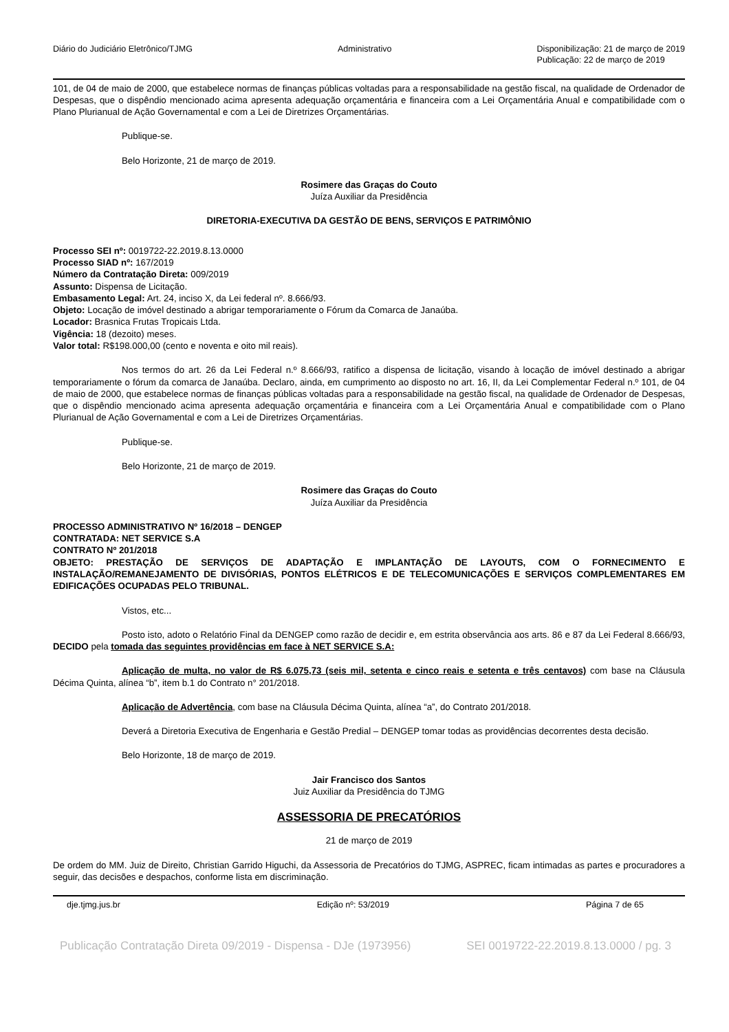Diário do Judiciário Eletrônico/TJMG Administrativo Disponibilização: 21 de março de 2019
Publicação: 22 de março de 2019
101, de 04 de maio de 2000, que estabelece normas de finanças públicas voltadas para a responsabilidade na gestão fiscal, na qualidade de Ordenador de Despesas, que o dispêndio mencionado acima apresenta adequação orçamentária e financeira com a Lei Orçamentária Anual e compatibilidade com o Plano Plurianual de Ação Governamental e com a Lei de Diretrizes Orçamentárias.
Publique-se.
Belo Horizonte, 21 de março de 2019.
Rosimere das Graças do Couto
Juíza Auxiliar da Presidência
DIRETORIA-EXECUTIVA DA GESTÃO DE BENS, SERVIÇOS E PATRIMÔNIO
Processo SEI nº: 0019722-22.2019.8.13.0000
Processo SIAD nº: 167/2019
Número da Contratação Direta: 009/2019
Assunto: Dispensa de Licitação.
Embasamento Legal: Art. 24, inciso X, da Lei federal nº. 8.666/93.
Objeto: Locação de imóvel destinado a abrigar temporariamente o Fórum da Comarca de Janaúba.
Locador: Brasnica Frutas Tropicais Ltda.
Vigência: 18 (dezoito) meses.
Valor total: R$198.000,00 (cento e noventa e oito mil reais).
Nos termos do art. 26 da Lei Federal n.º 8.666/93, ratifico a dispensa de licitação, visando à locação de imóvel destinado a abrigar temporariamente o fórum da comarca de Janaúba. Declaro, ainda, em cumprimento ao disposto no art. 16, II, da Lei Complementar Federal n.º 101, de 04 de maio de 2000, que estabelece normas de finanças públicas voltadas para a responsabilidade na gestão fiscal, na qualidade de Ordenador de Despesas, que o dispêndio mencionado acima apresenta adequação orçamentária e financeira com a Lei Orçamentária Anual e compatibilidade com o Plano Plurianual de Ação Governamental e com a Lei de Diretrizes Orçamentárias.
Publique-se.
Belo Horizonte, 21 de março de 2019.
Rosimere das Graças do Couto
Juíza Auxiliar da Presidência
PROCESSO ADMINISTRATIVO Nº 16/2018 – DENGEP
CONTRATADA: NET SERVICE S.A
CONTRATO Nº 201/2018
OBJETO: PRESTAÇÃO DE SERVIÇOS DE ADAPTAÇÃO E IMPLANTAÇÃO DE LAYOUTS, COM O FORNECIMENTO E INSTALAÇÃO/REMANEJAMENTO DE DIVISÓRIAS, PONTOS ELÉTRICOS E DE TELECOMUNICAÇÕES E SERVIÇOS COMPLEMENTARES EM EDIFICAÇÕES OCUPADAS PELO TRIBUNAL.
Vistos, etc...
Posto isto, adoto o Relatório Final da DENGEP como razão de decidir e, em estrita observância aos arts. 86 e 87 da Lei Federal 8.666/93, DECIDO pela tomada das seguintes providências em face à NET SERVICE S.A:
Aplicação de multa, no valor de R$ 6.075,73 (seis mil, setenta e cinco reais e setenta e três centavos) com base na Cláusula Décima Quinta, alínea “b”, item b.1 do Contrato n° 201/2018.
Aplicação de Advertência, com base na Cláusula Décima Quinta, alínea “a”, do Contrato 201/2018.
Deverá a Diretoria Executiva de Engenharia e Gestão Predial – DENGEP tomar todas as providências decorrentes desta decisão.
Belo Horizonte, 18 de março de 2019.
Jair Francisco dos Santos
Juiz Auxiliar da Presidência do TJMG
ASSESSORIA DE PRECATÓRIOS
21 de março de 2019
De ordem do MM. Juiz de Direito, Christian Garrido Higuchi, da Assessoria de Precatórios do TJMG, ASPREC, ficam intimadas as partes e procuradores a seguir, das decisões e despachos, conforme lista em discriminação.
dje.tjmg.jus.br Edição nº: 53/2019 Página 7 de 65
Publicação Contratação Direta 09/2019 - Dispensa - DJe (1973956) SEI 0019722-22.2019.8.13.0000 / pg. 3